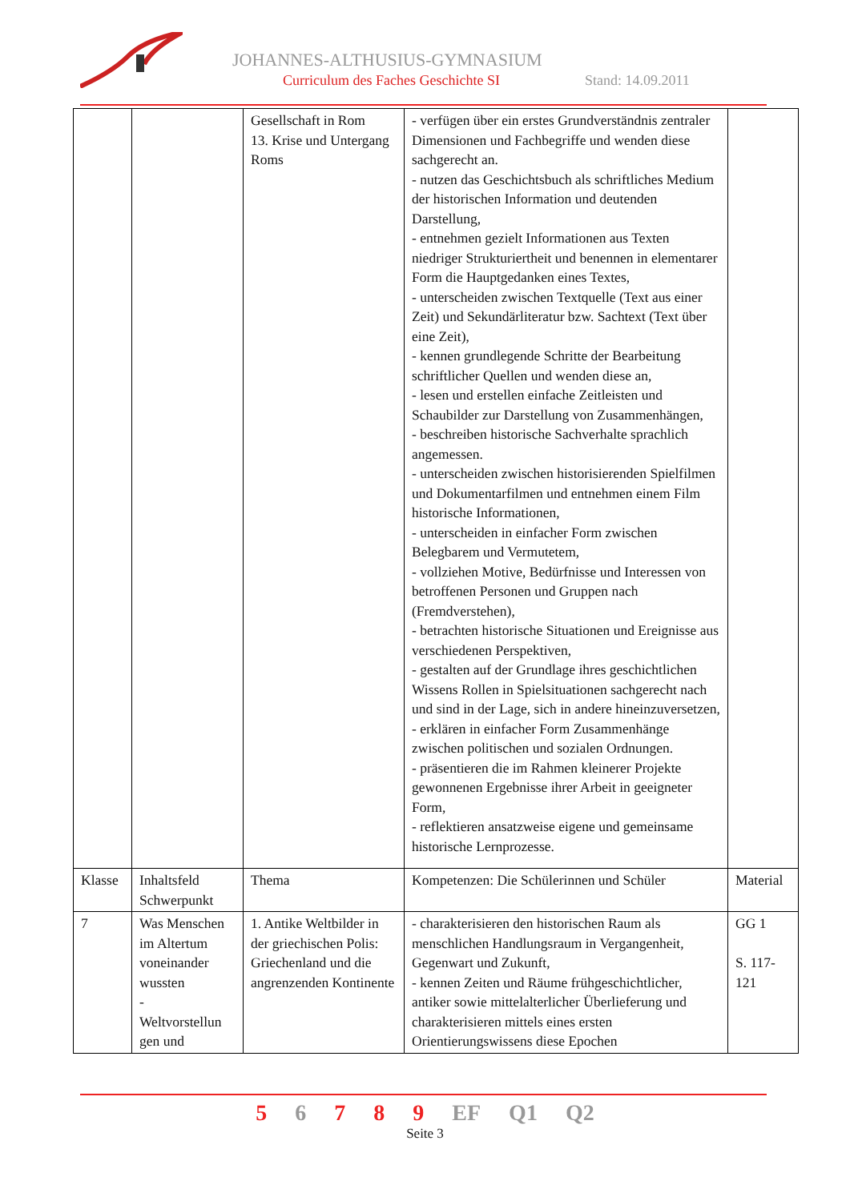JOHANNES-ALTHUSIUS-GYMNASIUM
Curriculum des Faches Geschichte SI
Stand: 14.09.2011
| | | Gesellschaft in Rom 13. Krise und Untergang Roms | - verfügen über ein erstes Grundverständnis zentraler Dimensionen und Fachbegriffe und wenden diese sachgerecht an. - nutzen das Geschichtsbuch als schriftliches Medium der historischen Information und deutenden Darstellung, - entnehmen gezielt Informationen aus Texten niedriger Strukturiertheit und benennen in elementarer Form die Hauptgedanken eines Textes, - unterscheiden zwischen Textquelle (Text aus einer Zeit) und Sekundärliteratur bzw. Sachtext (Text über eine Zeit), - kennen grundlegende Schritte der Bearbeitung schriftlicher Quellen und wenden diese an, - lesen und erstellen einfache Zeitleisten und Schaubilder zur Darstellung von Zusammenhängen, - beschreiben historische Sachverhalte sprachlich angemessen. - unterscheiden zwischen historisierenden Spielfilmen und Dokumentarfilmen und entnehmen einem Film historische Informationen, - unterscheiden in einfacher Form zwischen Belegbarem und Vermutetem, - vollziehen Motive, Bedürfnisse und Interessen von betroffenen Personen und Gruppen nach (Fremdverstehen), - betrachten historische Situationen und Ereignisse aus verschiedenen Perspektiven, - gestalten auf der Grundlage ihres geschichtlichen Wissens Rollen in Spielsituationen sachgerecht nach und sind in der Lage, sich in andere hineinzuversetzen, - erklären in einfacher Form Zusammenhänge zwischen politischen und sozialen Ordnungen. - präsentieren die im Rahmen kleinerer Projekte gewonnenen Ergebnisse ihrer Arbeit in geeigneter Form, - reflektieren ansatzweise eigene und gemeinsame historische Lernprozesse. | |
| Klasse | Inhaltsfeld Schwerpunkt | Thema | Kompetenzen: Die Schülerinnen und Schüler | Material |
| 7 | Was Menschen im Altertum voneinander wussten - Weltvorstellun gen und | 1. Antike Weltbilder in der griechischen Polis: Griechenland und die angrenzenden Kontinente | - charakterisieren den historischen Raum als menschlichen Handlungsraum in Vergangenheit, Gegenwart und Zukunft, - kennen Zeiten und Räume frühgeschichtlicher, antiker sowie mittelalterlicher Überlieferung und charakterisieren mittels eines ersten Orientierungswissens diese Epochen | GG 1 S. 117-121 |
5 6 7 8 9 EF Q1 Q2
Seite 3